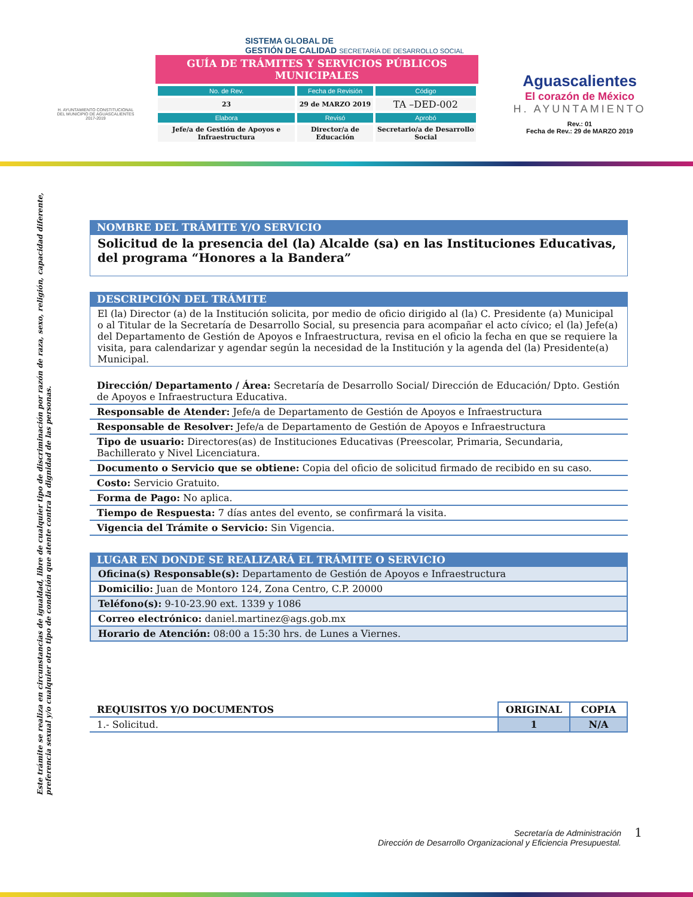H. AYUNTAMIENTO CONSTITUCIONAL
DEL MUNICIPIO DE AGUASCALIENTES
2017-2019
SISTEMA GLOBAL DE
GESTIÓN DE CALIDAD SECRETARÍA DE DESARROLLO SOCIAL
GUÍA DE TRÁMITES Y SERVICIOS PÚBLICOS MUNICIPALES
| No. de Rev. | Fecha de Revisión | Código |
| --- | --- | --- |
| 23 | 29 de MARZO 2019 | TA –DED-002 |
| Elabora | Revisó | Aprobó |
| Jefe/a de Gestión de Apoyos e Infraestructura | Director/a de Educación | Secretario/a de Desarrollo Social |
Aguascalientes
El corazón de México
H. AYUNTAMIENTO
Rev.: 01
Fecha de Rev.: 29 de MARZO 2019
Este trámite se realiza en circunstancias de igualdad, libre de cualquier tipo de discriminación por razón de raza, sexo, religión, capacidad diferente, preferencia sexual y/o cualquier otro tipo de condición que atente contra la dignidad de las personas.
NOMBRE DEL TRÁMITE Y/O SERVICIO
Solicitud de la presencia del (la) Alcalde (sa) en las Instituciones Educativas, del programa “Honores a la Bandera”
DESCRIPCIÓN DEL TRÁMITE
El (la) Director (a) de la Institución solicita, por medio de oficio dirigido al (la) C. Presidente (a) Municipal o al Titular de la Secretaría de Desarrollo Social, su presencia para acompañar el acto cívico; el (la) Jefe(a) del Departamento de Gestión de Apoyos e Infraestructura, revisa en el oficio la fecha en que se requiere la visita, para calendarizar y agendar según la necesidad de la Institución y la agenda del (la) Presidente(a) Municipal.
Dirección/ Departamento / Área: Secretaría de Desarrollo Social/ Dirección de Educación/ Dpto. Gestión de Apoyos e Infraestructura Educativa.
Responsable de Atender: Jefe/a de Departamento de Gestión de Apoyos e Infraestructura
Responsable de Resolver: Jefe/a de Departamento de Gestión de Apoyos e Infraestructura
Tipo de usuario: Directores(as) de Instituciones Educativas (Preescolar, Primaria, Secundaria, Bachillerato y Nivel Licenciatura.
Documento o Servicio que se obtiene: Copia del oficio de solicitud firmado de recibido en su caso.
Costo: Servicio Gratuito.
Forma de Pago: No aplica.
Tiempo de Respuesta: 7 días antes del evento, se confirmará la visita.
Vigencia del Trámite o Servicio: Sin Vigencia.
LUGAR EN DONDE SE REALIZARÁ EL TRÁMITE O SERVICIO
Oficina(s) Responsable(s): Departamento de Gestión de Apoyos e Infraestructura
Domicilio: Juan de Montoro 124, Zona Centro, C.P. 20000
Teléfono(s): 9-10-23.90 ext. 1339 y 1086
Correo electrónico: daniel.martinez@ags.gob.mx
Horario de Atención: 08:00 a 15:30 hrs. de Lunes a Viernes.
| REQUISITOS Y/O DOCUMENTOS | ORIGINAL | COPIA |
| --- | --- | --- |
| 1.- Solicitud. | 1 | N/A |
Secretaría de Administración
Dirección de Desarrollo Organizacional y Eficiencia Presupuestal.
1